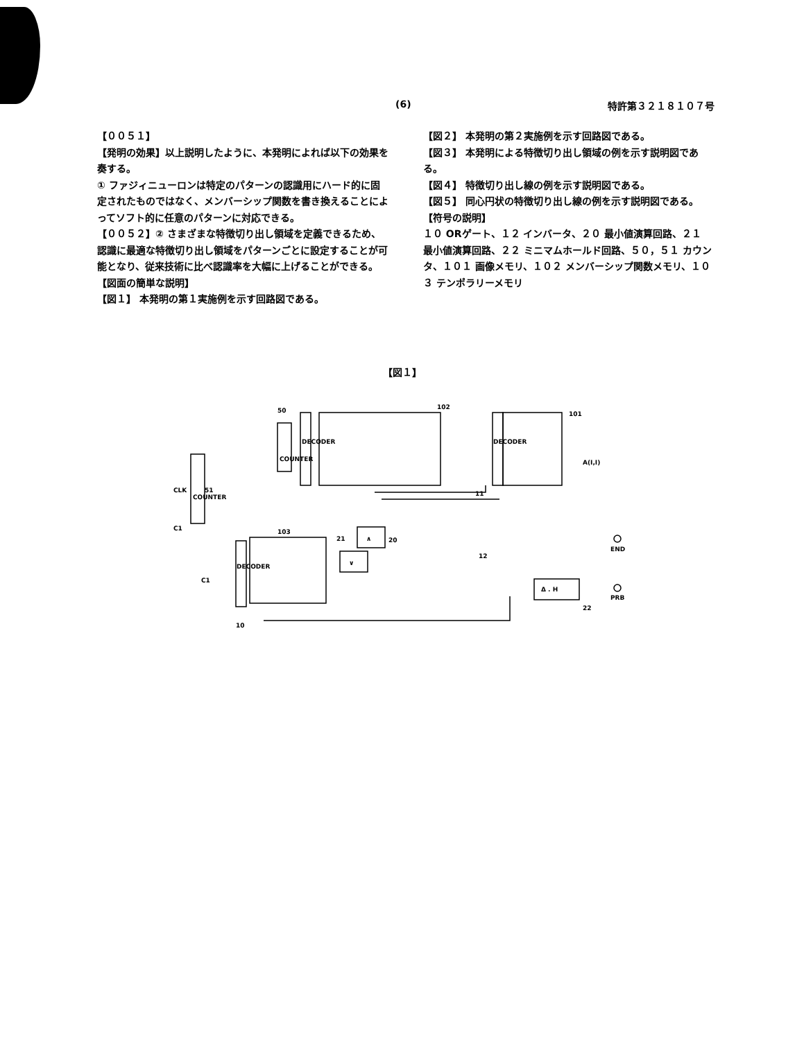(6) 特許第３２１８１０７号
【００５１】
【発明の効果】以上説明したように、本発明によれば以下の効果を奏する。
① ファジィニューロンは特定のパターンの認識用にハード的に固定されたものではなく、メンバーシップ関数を書き換えることによってソフト的に任意のパターンに対応できる。
【００５２】② さまざまな特徴切り出し領域を定義できるため、認識に最適な特徴切り出し領域をパターンごとに設定することが可能となり、従来技術に比べ認識率を大幅に上げることができる。
【図面の簡単な説明】
【図１】 本発明の第１実施例を示す回路図である。
【図２】 本発明の第２実施例を示す回路図である。
【図３】 本発明による特徴切り出し領域の例を示す説明図である。
【図４】 特徴切り出し線の例を示す説明図である。
【図５】 同心円状の特徴切り出し線の例を示す説明図である。
【符号の説明】
１０ ORゲート、１２ インバータ、２０ 最小値演算回路、２１ 最小値演算回路、２２ ミニマムホールド回路、５０，５１ カウンタ、１０１ 画像メモリ、１０２ メンバーシップ関数メモリ、１０３ テンポラリーメモリ
【図１】
50
102
101
51
103
20
21
11
12
22
10
COUNTER
COUNTER
DECODER
DECODER
DECODER
∧
∨
Δ . H
END
PRB
A(I,I)
C1
CLK
C1